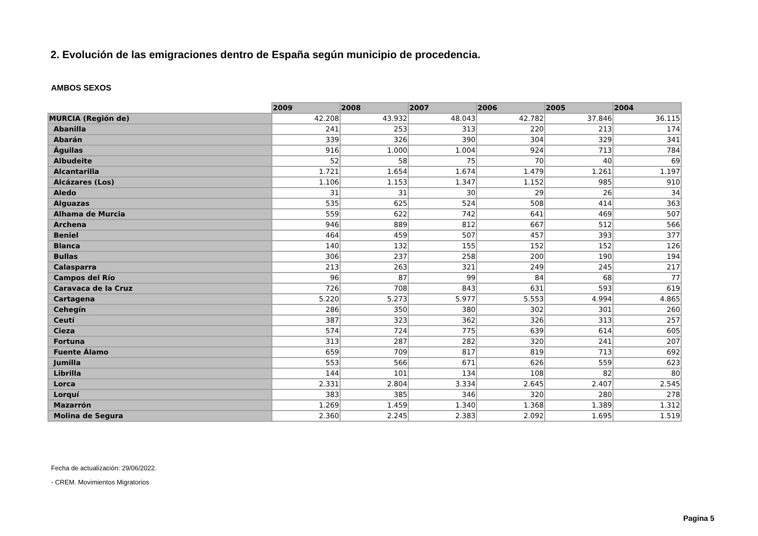2. Evolución de las emigraciones dentro de España según municipio de procedencia.
AMBOS SEXOS
| | 2009 | 2008 | 2007 | 2006 | 2005 | 2004 |
| --- | --- | --- | --- | --- | --- | --- |
| MURCIA (Región de) | 42.208 | 43.932 | 48.043 | 42.782 | 37.846 | 36.115 |
| Abanilla | 241 | 253 | 313 | 220 | 213 | 174 |
| Abarán | 339 | 326 | 390 | 304 | 329 | 341 |
| Águilas | 916 | 1.000 | 1.004 | 924 | 713 | 784 |
| Albudeite | 52 | 58 | 75 | 70 | 40 | 69 |
| Alcantarilla | 1.721 | 1.654 | 1.674 | 1.479 | 1.261 | 1.197 |
| Alcázares (Los) | 1.106 | 1.153 | 1.347 | 1.152 | 985 | 910 |
| Aledo | 31 | 31 | 30 | 29 | 26 | 34 |
| Alguazas | 535 | 625 | 524 | 508 | 414 | 363 |
| Alhama de Murcia | 559 | 622 | 742 | 641 | 469 | 507 |
| Archena | 946 | 889 | 812 | 667 | 512 | 566 |
| Beniel | 464 | 459 | 507 | 457 | 393 | 377 |
| Blanca | 140 | 132 | 155 | 152 | 152 | 126 |
| Bullas | 306 | 237 | 258 | 200 | 190 | 194 |
| Calasparra | 213 | 263 | 321 | 249 | 245 | 217 |
| Campos del Río | 96 | 87 | 99 | 84 | 68 | 77 |
| Caravaca de la Cruz | 726 | 708 | 843 | 631 | 593 | 619 |
| Cartagena | 5.220 | 5.273 | 5.977 | 5.553 | 4.994 | 4.865 |
| Cehegín | 286 | 350 | 380 | 302 | 301 | 260 |
| Ceutí | 387 | 323 | 362 | 326 | 313 | 257 |
| Cieza | 574 | 724 | 775 | 639 | 614 | 605 |
| Fortuna | 313 | 287 | 282 | 320 | 241 | 207 |
| Fuente Álamo | 659 | 709 | 817 | 819 | 713 | 692 |
| Jumilla | 553 | 566 | 671 | 626 | 559 | 623 |
| Librilla | 144 | 101 | 134 | 108 | 82 | 80 |
| Lorca | 2.331 | 2.804 | 3.334 | 2.645 | 2.407 | 2.545 |
| Lorquí | 383 | 385 | 346 | 320 | 280 | 278 |
| Mazarrón | 1.269 | 1.459 | 1.340 | 1.368 | 1.389 | 1.312 |
| Molina de Segura | 2.360 | 2.245 | 2.383 | 2.092 | 1.695 | 1.519 |
Fecha de actualización: 29/06/2022.
- CREM. Movimientos Migratorios
Pagina 5